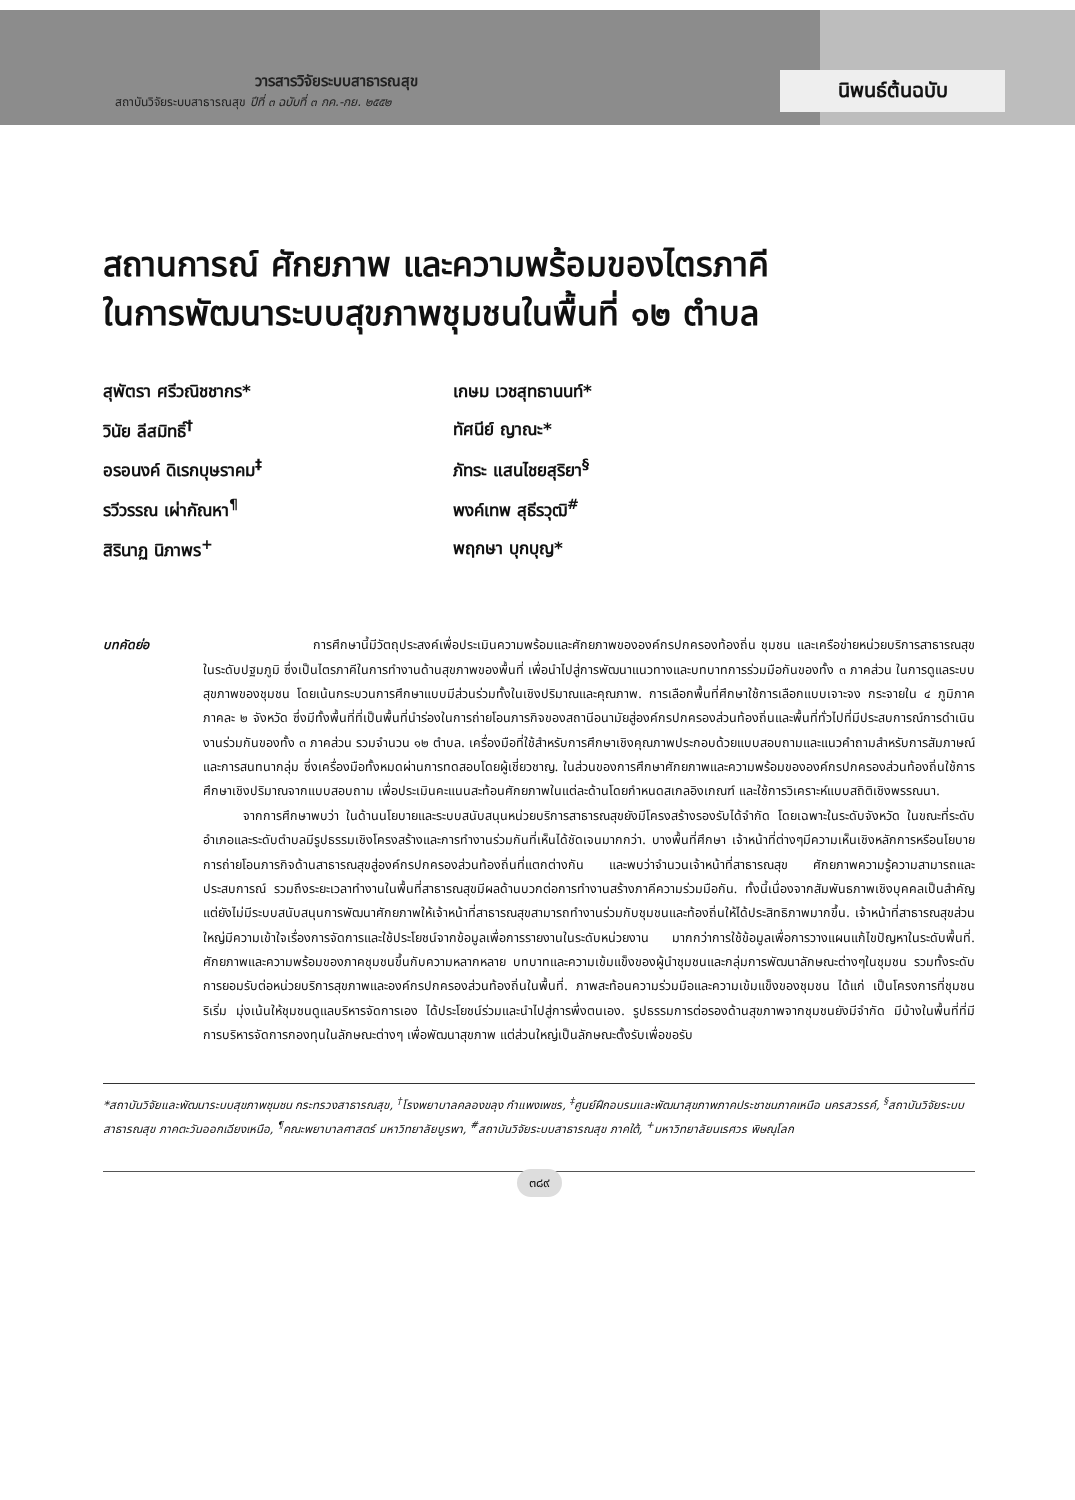วารสารวิจัยระบบสาธารณสุข
สถาบันวิจัยระบบสาธารณสุข ปีที่ ๓ ฉบับที่ ๓ กค.-กย. ๒๕๕๒
นิพนธ์ต้นฉบับ
สถานการณ์ ศักยภาพ และความพร้อมของไตรภาคี
ในการพัฒนาระบบสุขภาพชุมชนในพื้นที่ ๑๒ ตำบล
สุพัตรา ศรีวณิชชากร*
เกษม เวชสุทธานนท์*
วินัย ลีสมิทธิ์<sup>†</sup>
ทัศนีย์ ญาณะ*
อรอนงค์ ดิเรกบุษราคม<sup>‡</sup>
ภัทระ แสนไชยสุริยา<sup>§</sup>
รวีวรรณ เผ่ากัณหา<sup>¶</sup>
พงค์เทพ สุธีรวุฒิ<sup>#</sup>
สิรินาฏ นิภาพร<sup>+</sup>
พฤกษา บุกบุญ*
บทคัดย่อ การศึกษานี้มีวัตถุประสงค์เพื่อประเมินความพร้อมและศักยภาพขององค์กรปกครองท้องถิ่น ชุมชน และเครือข่ายหน่วยบริการสาธารณสุขในระดับปฐมภูมิ ซึ่งเป็นไตรภาคีในการทำงานด้านสุขภาพของพื้นที่ เพื่อนำไปสู่การพัฒนาแนวทางและบทบาทการร่วมมือกันของทั้ง ๓ ภาคส่วน ในการดูแลระบบสุขภาพของชุมชน โดยเน้นกระบวนการศึกษาแบบมีส่วนร่วมทั้งในเชิงปริมาณและคุณภาพ. การเลือกพื้นที่ศึกษาใช้การเลือกแบบเจาะจง กระจายใน ๔ ภูมิภาค ภาคละ ๒ จังหวัด ซึ่งมีทั้งพื้นที่ที่เป็นพื้นที่นำร่องในการถ่ายโอนภารกิจของสถานีอนามัยสู่องค์กรปกครองส่วนท้องถิ่นและพื้นที่ทั่วไปที่มีประสบการณ์การดำเนินงานร่วมกันของทั้ง ๓ ภาคส่วน รวมจำนวน ๑๒ ตำบล. เครื่องมือที่ใช้สำหรับการศึกษาเชิงคุณภาพประกอบด้วยแบบสอบถามและแนวคำถามสำหรับการสัมภาษณ์และการสนทนากลุ่ม ซึ่งเครื่องมือทั้งหมดผ่านการทดสอบโดยผู้เชี่ยวชาญ. ในส่วนของการศึกษาศักยภาพและความพร้อมขององค์กรปกครองส่วนท้องถิ่นใช้การศึกษาเชิงปริมาณจากแบบสอบถาม เพื่อประเมินคะแนนสะท้อนศักยภาพในแต่ละด้านโดยกำหนดสเกลอิงเกณฑ์ และใช้การวิเคราะห์แบบสถิติเชิงพรรณนา.
จากการศึกษาพบว่า ในด้านนโยบายและระบบสนับสนุนหน่วยบริการสาธารณสุขยังมีโครงสร้างรองรับได้จำกัด โดยเฉพาะในระดับจังหวัด ในขณะที่ระดับอำเภอและระดับตำบลมีรูปธรรมเชิงโครงสร้างและการทำงานร่วมกันที่เห็นได้ชัดเจนมากกว่า. บางพื้นที่ศึกษา เจ้าหน้าที่ต่างๆมีความเห็นเชิงหลักการหรือนโยบายการถ่ายโอนภารกิจด้านสาธารณสุขสู่องค์กรปกครองส่วนท้องถิ่นที่แตกต่างกัน และพบว่าจำนวนเจ้าหน้าที่สาธารณสุข ศักยภาพความรู้ความสามารถและประสบการณ์ รวมถึงระยะเวลาทำงานในพื้นที่สาธารณสุขมีผลด้านบวกต่อการทำงานสร้างภาคีความร่วมมือกัน. ทั้งนี้เนื่องจากสัมพันธภาพเชิงบุคคลเป็นสำคัญ แต่ยังไม่มีระบบสนับสนุนการพัฒนาศักยภาพให้เจ้าหน้าที่สาธารณสุขสามารถทำงานร่วมกับชุมชนและท้องถิ่นให้ได้ประสิทธิภาพมากขึ้น. เจ้าหน้าที่สาธารณสุขส่วนใหญ่มีความเข้าใจเรื่องการจัดการและใช้ประโยชน์จากข้อมูลเพื่อการรายงานในระดับหน่วยงาน มากกว่าการใช้ข้อมูลเพื่อการวางแผนแก้ไขปัญหาในระดับพื้นที่. ศักยภาพและความพร้อมของภาคชุมชนขึ้นกับความหลากหลาย บทบาทและความเข้มแข็งของผู้นำชุมชนและกลุ่มการพัฒนาลักษณะต่างๆในชุมชน รวมทั้งระดับการยอมรับต่อหน่วยบริการสุขภาพและองค์กรปกครองส่วนท้องถิ่นในพื้นที่. ภาพสะท้อนความร่วมมือและความเข้มแข็งของชุมชน ได้แก่ เป็นโครงการที่ชุมชนริเริ่ม มุ่งเน้นให้ชุมชนดูแลบริหารจัดการเอง ได้ประโยชน์ร่วมและนำไปสู่การพึ่งตนเอง. รูปธรรมการต่อรองด้านสุขภาพจากชุมชนยังมีจำกัด มีบ้างในพื้นที่ที่มีการบริหารจัดการกองทุนในลักษณะต่างๆ เพื่อพัฒนาสุขภาพ แต่ส่วนใหญ่เป็นลักษณะตั้งรับเพื่อขอรับ
*สถาบันวิจัยและพัฒนาระบบสุขภาพชุมชน กระทรวงสาธารณสุข, <sup>†</sup>โรงพยาบาลคลองขลุง กำแพงเพชร, <sup>‡</sup>ศูนย์ฝึกอบรมและพัฒนาสุขภาพภาคประชาชนภาคเหนือ นครสวรรค์, <sup>§</sup>สถาบันวิจัยระบบสาธารณสุข ภาคตะวันออกเฉียงเหนือ, <sup>¶</sup>คณะพยาบาลศาสตร์ มหาวิทยาลัยบูรพา, <sup>#</sup>สถาบันวิจัยระบบสาธารณสุข ภาคใต้, <sup>+</sup>มหาวิทยาลัยนเรศวร พิษณุโลก
๓๘๙